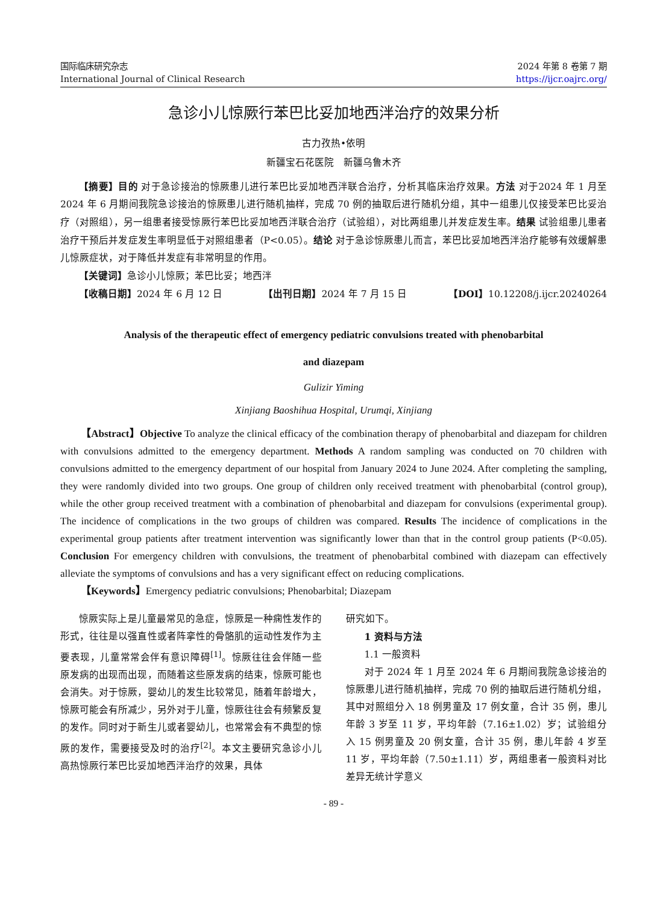国际临床研究杂志
International Journal of Clinical Research
2024 年第 8 卷第 7 期
https://ijcr.oajrc.org/
急诊小儿惊厥行苯巴比妥加地西泮治疗的效果分析
古力孜热•依明
新疆宝石花医院　新疆乌鲁木齐
【摘要】目的 对于急诊接治的惊厥患儿进行苯巴比妥加地西泮联合治疗，分析其临床治疗效果。方法 对于2024 年 1 月至 2024 年 6 月期间我院急诊接治的惊厥患儿进行随机抽样，完成 70 例的抽取后进行随机分组，其中一组患儿仅接受苯巴比妥治疗（对照组），另一组患者接受惊厥行苯巴比妥加地西泮联合治疗（试验组），对比两组患儿并发症发生率。结果 试验组患儿患者治疗干预后并发症发生率明显低于对照组患者（P<0.05）。结论 对于急诊惊厥患儿而言，苯巴比妥加地西泮治疗能够有效缓解患儿惊厥症状，对于降低并发症有非常明显的作用。
【关键词】急诊小儿惊厥；苯巴比妥；地西泮
【收稿日期】2024 年 6 月 12 日 【出刊日期】2024 年 7 月 15 日 【DOI】10.12208/j.ijcr.20240264
Analysis of the therapeutic effect of emergency pediatric convulsions treated with phenobarbital
and diazepam
Gulizir Yiming
Xinjiang Baoshihua Hospital, Urumqi, Xinjiang
【Abstract】Objective To analyze the clinical efficacy of the combination therapy of phenobarbital and diazepam for children with convulsions admitted to the emergency department. Methods A random sampling was conducted on 70 children with convulsions admitted to the emergency department of our hospital from January 2024 to June 2024. After completing the sampling, they were randomly divided into two groups. One group of children only received treatment with phenobarbital (control group), while the other group received treatment with a combination of phenobarbital and diazepam for convulsions (experimental group). The incidence of complications in the two groups of children was compared. Results The incidence of complications in the experimental group patients after treatment intervention was significantly lower than that in the control group patients (P<0.05). Conclusion For emergency children with convulsions, the treatment of phenobarbital combined with diazepam can effectively alleviate the symptoms of convulsions and has a very significant effect on reducing complications.
【Keywords】Emergency pediatric convulsions; Phenobarbital; Diazepam
惊厥实际上是儿童最常见的急症，惊厥是一种痫性发作的形式，往往是以强直性或者阵挛性的骨骼肌的运动性发作为主要表现，儿童常常会伴有意识障碍<sup>[1]</sup>。惊厥往往会伴随一些原发病的出现而出现，而随着这些原发病的结束，惊厥可能也会消失。对于惊厥，婴幼儿的发生比较常见，随着年龄增大，惊厥可能会有所减少，另外对于儿童，惊厥往往会有频繁反复的发作。同时对于新生儿或者婴幼儿，也常常会有不典型的惊厥的发作，需要接受及时的治疗<sup>[2]</sup>。本文主要研究急诊小儿高热惊厥行苯巴比妥加地西泮治疗的效果，具体
研究如下。
1 资料与方法
1.1 一般资料
对于 2024 年 1 月至 2024 年 6 月期间我院急诊接治的惊厥患儿进行随机抽样，完成 70 例的抽取后进行随机分组，其中对照组分入 18 例男童及 17 例女童，合计 35 例，患儿年龄 3 岁至 11 岁，平均年龄（7.16±1.02）岁；试验组分入 15 例男童及 20 例女童，合计 35 例，患儿年龄 4 岁至 11 岁，平均年龄（7.50±1.11）岁，两组患者一般资料对比差异无统计学意义
- 89 -